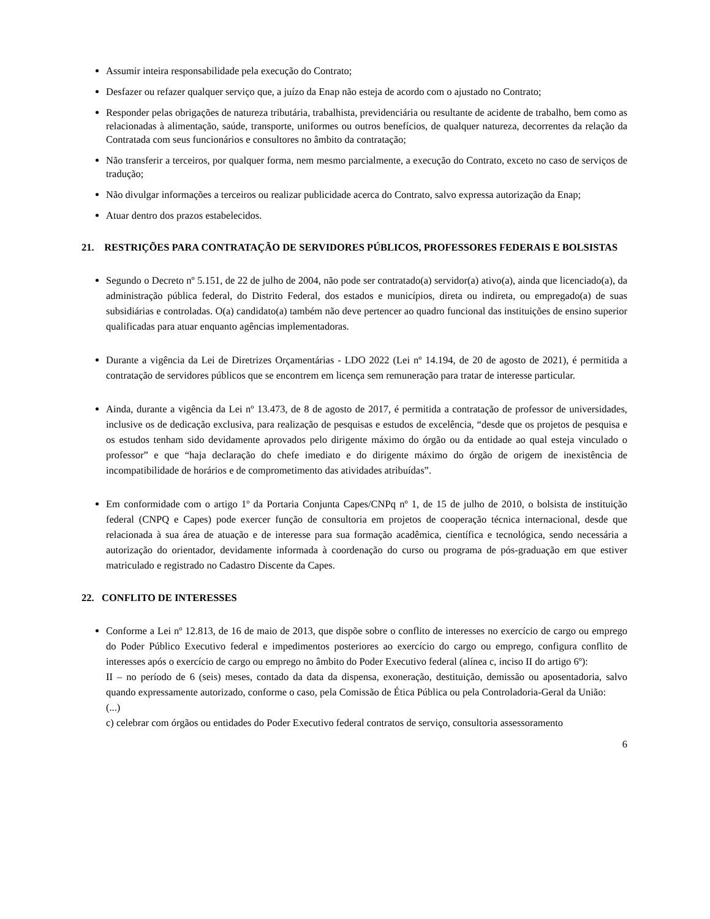Assumir inteira responsabilidade pela execução do Contrato;
Desfazer ou refazer qualquer serviço que, a juízo da Enap não esteja de acordo com o ajustado no Contrato;
Responder pelas obrigações de natureza tributária, trabalhista, previdenciária ou resultante de acidente de trabalho, bem como as relacionadas à alimentação, saúde, transporte, uniformes ou outros benefícios, de qualquer natureza, decorrentes da relação da Contratada com seus funcionários e consultores no âmbito da contratação;
Não transferir a terceiros, por qualquer forma, nem mesmo parcialmente, a execução do Contrato, exceto no caso de serviços de tradução;
Não divulgar informações a terceiros ou realizar publicidade acerca do Contrato, salvo expressa autorização da Enap;
Atuar dentro dos prazos estabelecidos.
21. RESTRIÇÕES PARA CONTRATAÇÃO DE SERVIDORES PÚBLICOS, PROFESSORES FEDERAIS E BOLSISTAS
Segundo o Decreto nº 5.151, de 22 de julho de 2004, não pode ser contratado(a) servidor(a) ativo(a), ainda que licenciado(a), da administração pública federal, do Distrito Federal, dos estados e municípios, direta ou indireta, ou empregado(a) de suas subsidiárias e controladas. O(a) candidato(a) também não deve pertencer ao quadro funcional das instituições de ensino superior qualificadas para atuar enquanto agências implementadoras.
Durante a vigência da Lei de Diretrizes Orçamentárias - LDO 2022 (Lei nº 14.194, de 20 de agosto de 2021), é permitida a contratação de servidores públicos que se encontrem em licença sem remuneração para tratar de interesse particular.
Ainda, durante a vigência da Lei nº 13.473, de 8 de agosto de 2017, é permitida a contratação de professor de universidades, inclusive os de dedicação exclusiva, para realização de pesquisas e estudos de excelência, “desde que os projetos de pesquisa e os estudos tenham sido devidamente aprovados pelo dirigente máximo do órgão ou da entidade ao qual esteja vinculado o professor” e que “haja declaração do chefe imediato e do dirigente máximo do órgão de origem de inexistência de incompatibilidade de horários e de comprometimento das atividades atribuídas”.
Em conformidade com o artigo 1º da Portaria Conjunta Capes/CNPq nº 1, de 15 de julho de 2010, o bolsista de instituição federal (CNPQ e Capes) pode exercer função de consultoria em projetos de cooperação técnica internacional, desde que relacionada à sua área de atuação e de interesse para sua formação acadêmica, científica e tecnológica, sendo necessária a autorização do orientador, devidamente informada à coordenação do curso ou programa de pós-graduação em que estiver matriculado e registrado no Cadastro Discente da Capes.
22. CONFLITO DE INTERESSES
Conforme a Lei nº 12.813, de 16 de maio de 2013, que dispõe sobre o conflito de interesses no exercício de cargo ou emprego do Poder Público Executivo federal e impedimentos posteriores ao exercício do cargo ou emprego, configura conflito de interesses após o exercício de cargo ou emprego no âmbito do Poder Executivo federal (alínea c, inciso II do artigo 6º):
II – no período de 6 (seis) meses, contado da data da dispensa, exoneração, destituição, demissão ou aposentadoria, salvo quando expressamente autorizado, conforme o caso, pela Comissão de Ética Pública ou pela Controladoria-Geral da União:
(...)
c) celebrar com órgãos ou entidades do Poder Executivo federal contratos de serviço, consultoria assessoramento
6